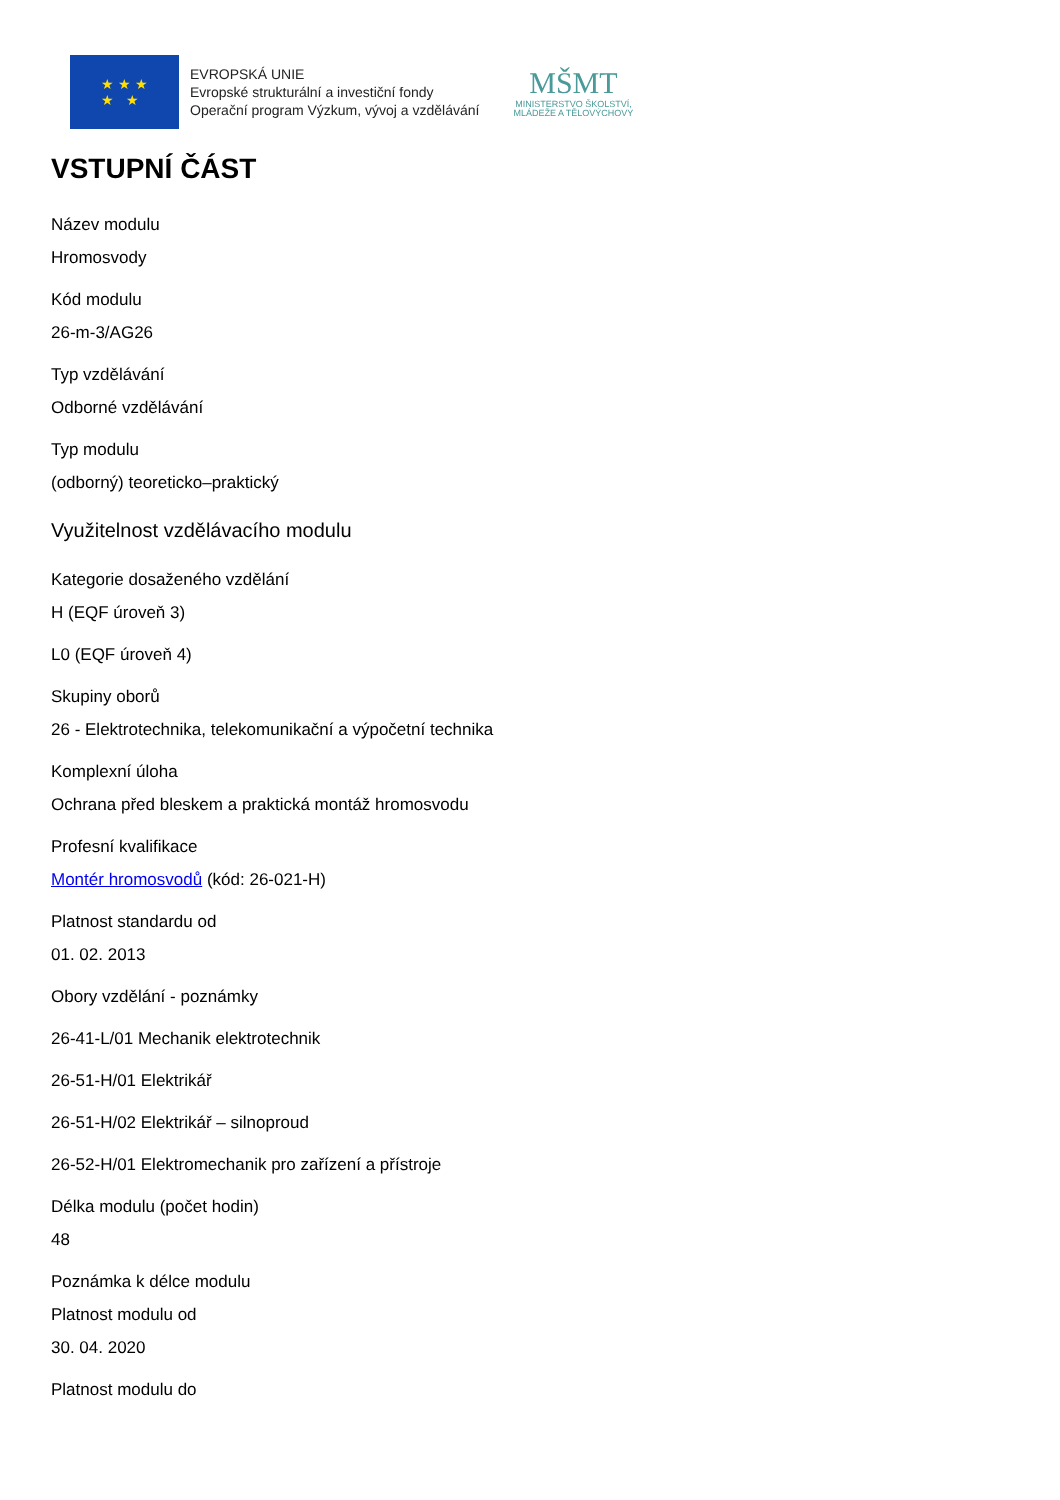★ ★ ★
★ ★
EVROPSKÁ UNIE
Evropské strukturální a investiční fondy
Operační program Výzkum, vývoj a vzdělávání
MŠMT
MINISTERSTVO ŠKOLSTVÍ,
MLÁDEŽE A TĚLOVÝCHOVY
VSTUPNÍ ČÁST
Název modulu
Hromosvody
Kód modulu
26-m-3/AG26
Typ vzdělávání
Odborné vzdělávání
Typ modulu
(odborný) teoreticko–praktický
Využitelnost vzdělávacího modulu
Kategorie dosaženého vzdělání
H (EQF úroveň 3)
L0 (EQF úroveň 4)
Skupiny oborů
26 - Elektrotechnika, telekomunikační a výpočetní technika
Komplexní úloha
Ochrana před bleskem a praktická montáž hromosvodu
Profesní kvalifikace
Montér hromosvodů (kód: 26-021-H)
Platnost standardu od
01. 02. 2013
Obory vzdělání - poznámky
26-41-L/01 Mechanik elektrotechnik
26-51-H/01 Elektrikář
26-51-H/02 Elektrikář – silnoproud
26-52-H/01 Elektromechanik pro zařízení a přístroje
Délka modulu (počet hodin)
48
Poznámka k délce modulu
Platnost modulu od
30. 04. 2020
Platnost modulu do